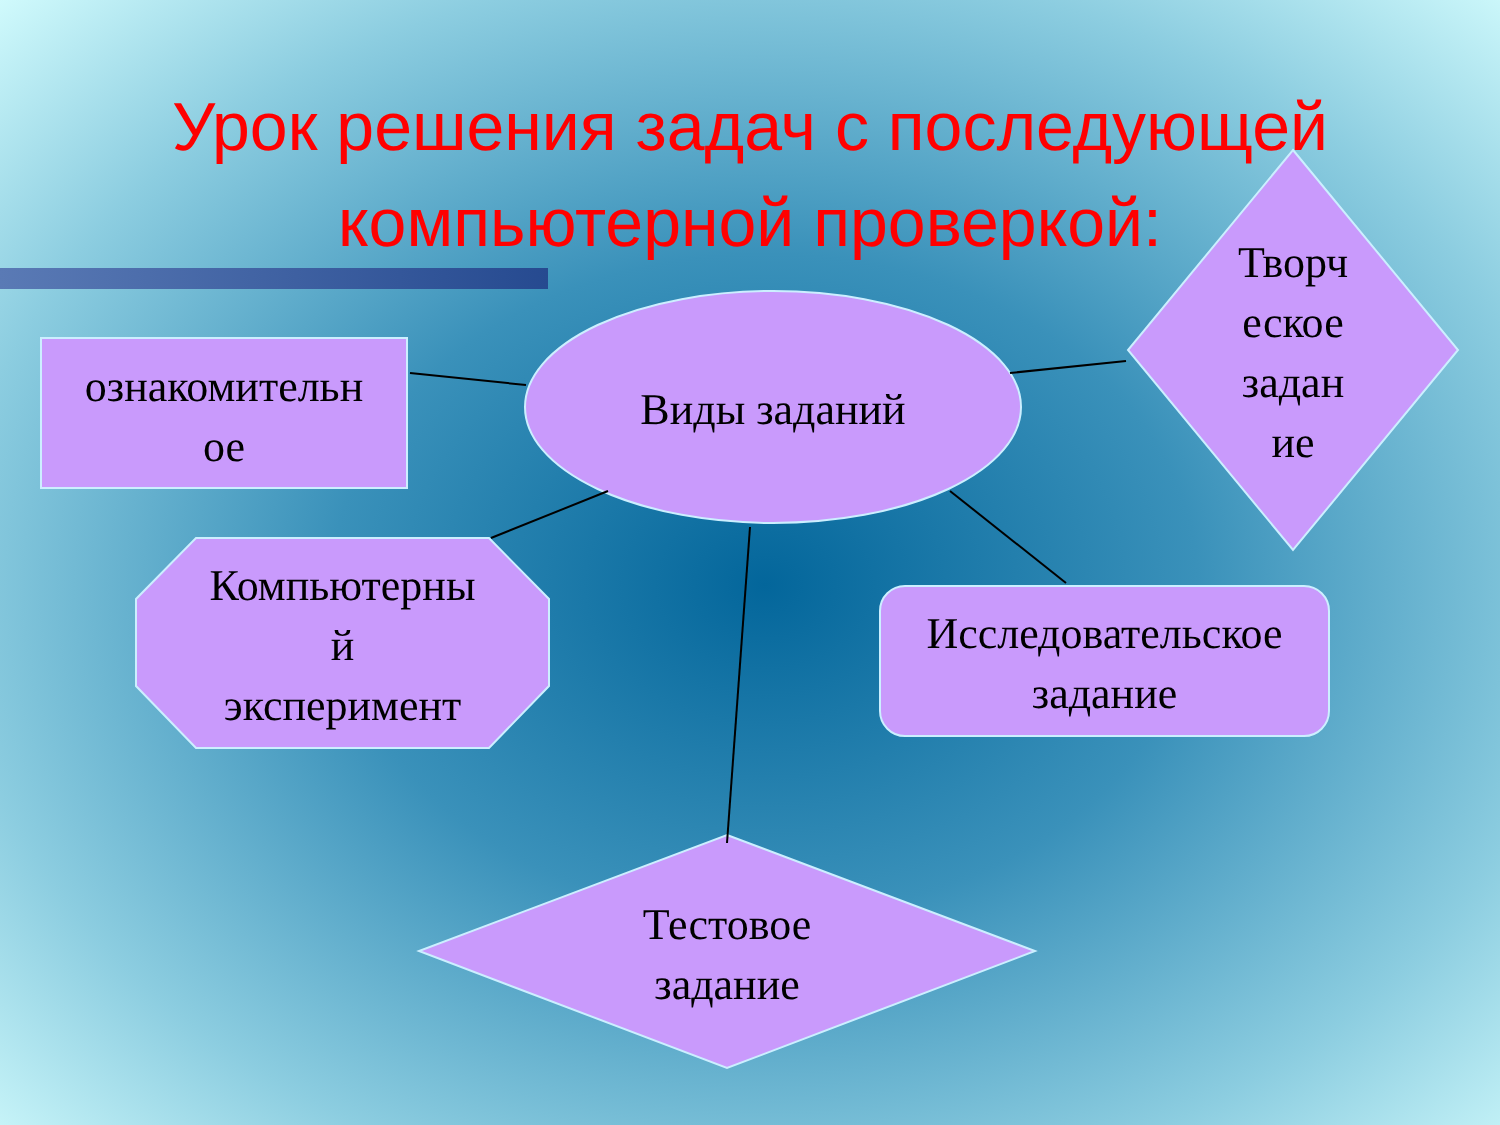Урок решения задач с последующей
компьютерной проверкой:
ознакомительн
ое
Виды заданий
Творч
еское
задан
ие
Компьютерны
й
эксперимент
Исследовательское
задание
Тестовое
задание